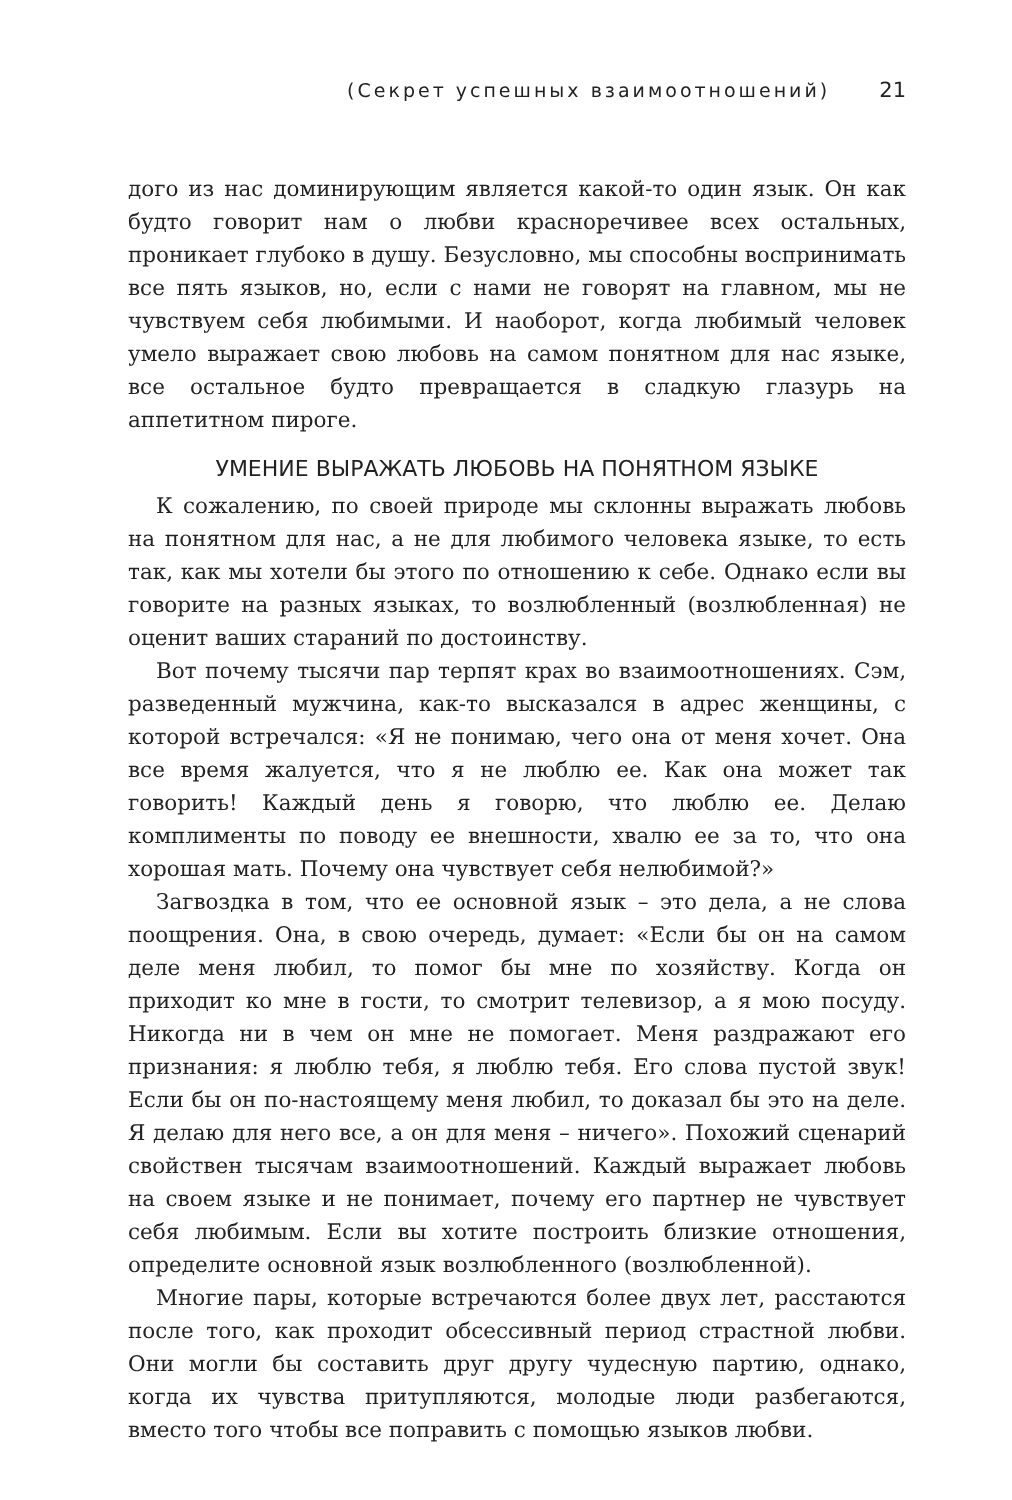(Секрет успешных взаимоотношений) 21
дого из нас доминирующим является какой-то один язык. Он как будто говорит нам о любви красноречивее всех остальных, проникает глубоко в душу. Безусловно, мы способны воспринимать все пять языков, но, если с нами не говорят на главном, мы не чувствуем себя любимыми. И наоборот, когда любимый человек умело выражает свою любовь на самом понятном для нас языке, все остальное будто превращается в сладкую глазурь на аппетитном пироге.
УМЕНИЕ ВЫРАЖАТЬ ЛЮБОВЬ НА ПОНЯТНОМ ЯЗЫКЕ
К сожалению, по своей природе мы склонны выражать любовь на понятном для нас, а не для любимого человека языке, то есть так, как мы хотели бы этого по отношению к себе. Однако если вы говорите на разных языках, то возлюбленный (возлюбленная) не оценит ваших стараний по достоинству.
Вот почему тысячи пар терпят крах во взаимоотношениях. Сэм, разведенный мужчина, как-то высказался в адрес женщины, с которой встречался: «Я не понимаю, чего она от меня хочет. Она все время жалуется, что я не люблю ее. Как она может так говорить! Каждый день я говорю, что люблю ее. Делаю комплименты по поводу ее внешности, хвалю ее за то, что она хорошая мать. Почему она чувствует себя нелюбимой?»
Загвоздка в том, что ее основной язык – это дела, а не слова поощрения. Она, в свою очередь, думает: «Если бы он на самом деле меня любил, то помог бы мне по хозяйству. Когда он приходит ко мне в гости, то смотрит телевизор, а я мою посуду. Никогда ни в чем он мне не помогает. Меня раздражают его признания: я люблю тебя, я люблю тебя. Его слова пустой звук! Если бы он по-настоящему меня любил, то доказал бы это на деле. Я делаю для него все, а он для меня – ничего». Похожий сценарий свойствен тысячам взаимоотношений. Каждый выражает любовь на своем языке и не понимает, почему его партнер не чувствует себя любимым. Если вы хотите построить близкие отношения, определите основной язык возлюбленного (возлюбленной).
Многие пары, которые встречаются более двух лет, расстаются после того, как проходит обсессивный период страстной любви. Они могли бы составить друг другу чудесную партию, однако, когда их чувства притупляются, молодые люди разбегаются, вместо того чтобы все поправить с помощью языков любви.